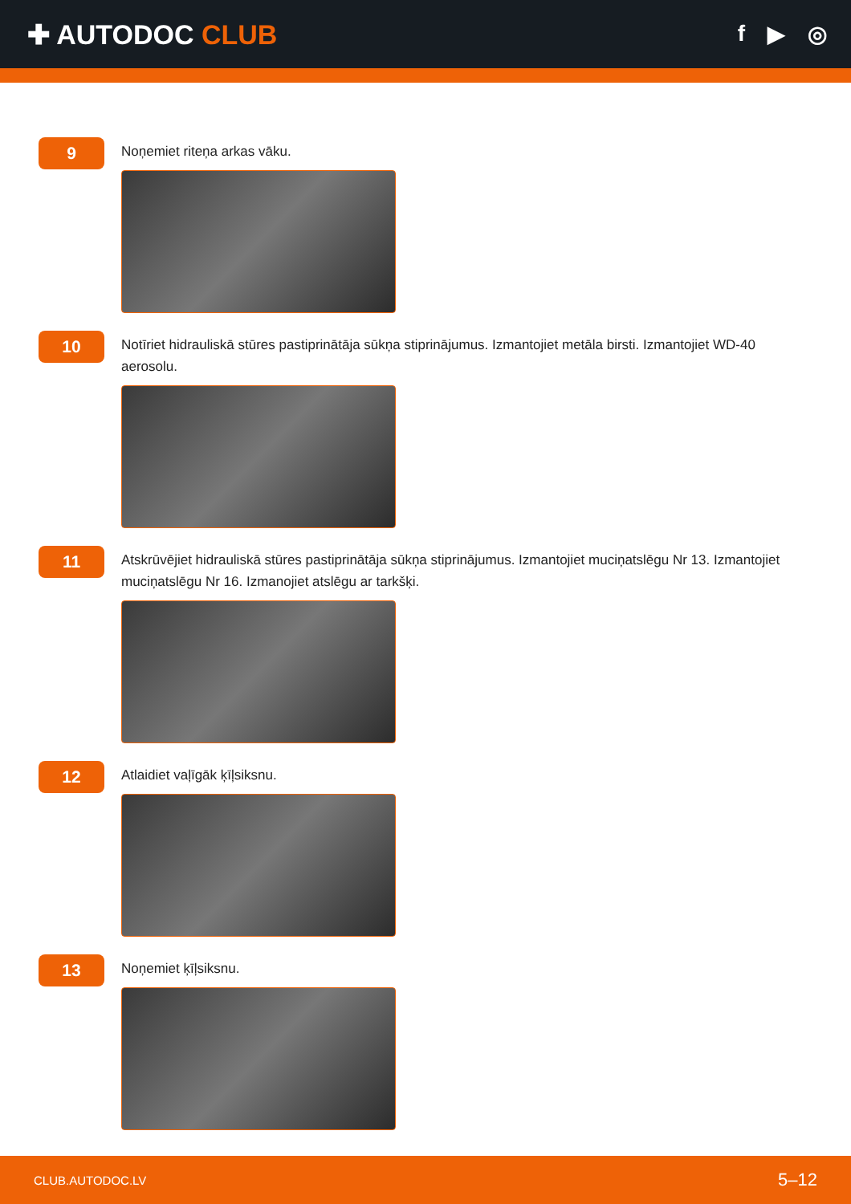✚ AUTODOC CLUB
f ▶ ◎
9
Noņemiet riteņa arkas vāku.
10
Notīriet hidrauliskā stūres pastiprinātāja sūkņa stiprinājumus. Izmantojiet metāla birsti. Izmantojiet WD-40 aerosolu.
11
Atskrūvējiet hidrauliskā stūres pastiprinātāja sūkņa stiprinājumus. Izmantojiet muciņatslēgu Nr 13. Izmantojiet muciņatslēgu Nr 16. Izmanojiet atslēgu ar tarkšķi.
12
Atlaidiet vaļīgāk ķīļsiksnu.
13
Noņemiet ķīļsiksnu.
CLUB.AUTODOC.LV 5–12